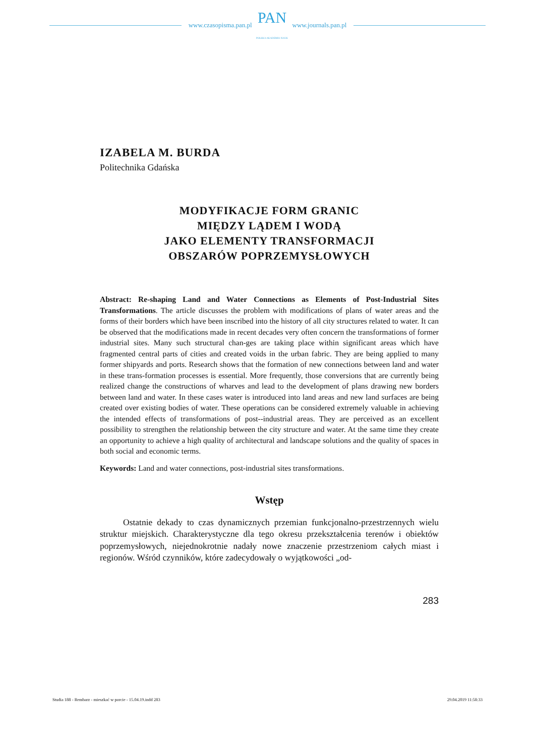www.czasopisma.pan.pl
PAN
POLSKA AKADEMIA NAUK
www.journals.pan.pl
IZABELA M. BURDA
Politechnika Gdańska
MODYFIKACJE FORM GRANIC
MIĘDZY LĄDEM I WODĄ
JAKO ELEMENTY TRANSFORMACJI
OBSZARÓW POPRZEMYSŁOWYCH
Abstract: Re-shaping Land and Water Connections as Elements of Post-Industrial Sites Transformations. The article discusses the problem with modifications of plans of water areas and the forms of their borders which have been inscribed into the history of all city structures related to water. It can be observed that the modifications made in recent decades very often concern the transformations of former industrial sites. Many such structural chan-ges are taking place within significant areas which have fragmented central parts of cities and created voids in the urban fabric. They are being applied to many former shipyards and ports. Research shows that the formation of new connections between land and water in these trans-formation processes is essential. More frequently, those conversions that are currently being realized change the constructions of wharves and lead to the development of plans drawing new borders between land and water. In these cases water is introduced into land areas and new land surfaces are being created over existing bodies of water. These operations can be considered extremely valuable in achieving the intended effects of transformations of post--industrial areas. They are perceived as an excellent possibility to strengthen the relationship between the city structure and water. At the same time they create an opportunity to achieve a high quality of architectural and landscape solutions and the quality of spaces in both social and economic terms.
Keywords: Land and water connections, post-industrial sites transformations.
Wstęp
Ostatnie dekady to czas dynamicznych przemian funkcjonalno-przestrzennych wielu struktur miejskich. Charakterystyczne dla tego okresu przekształcenia terenów i obiektów poprzemysłowych, niejednokrotnie nadały nowe znaczenie przestrzeniom całych miast i regionów. Wśród czynników, które zadecydowały o wyjątkowości „od-
283
Studia 188 - Rembarz - mieszkać w porcie - 15.04.19.indd 283 29.04.2019 11:58:33